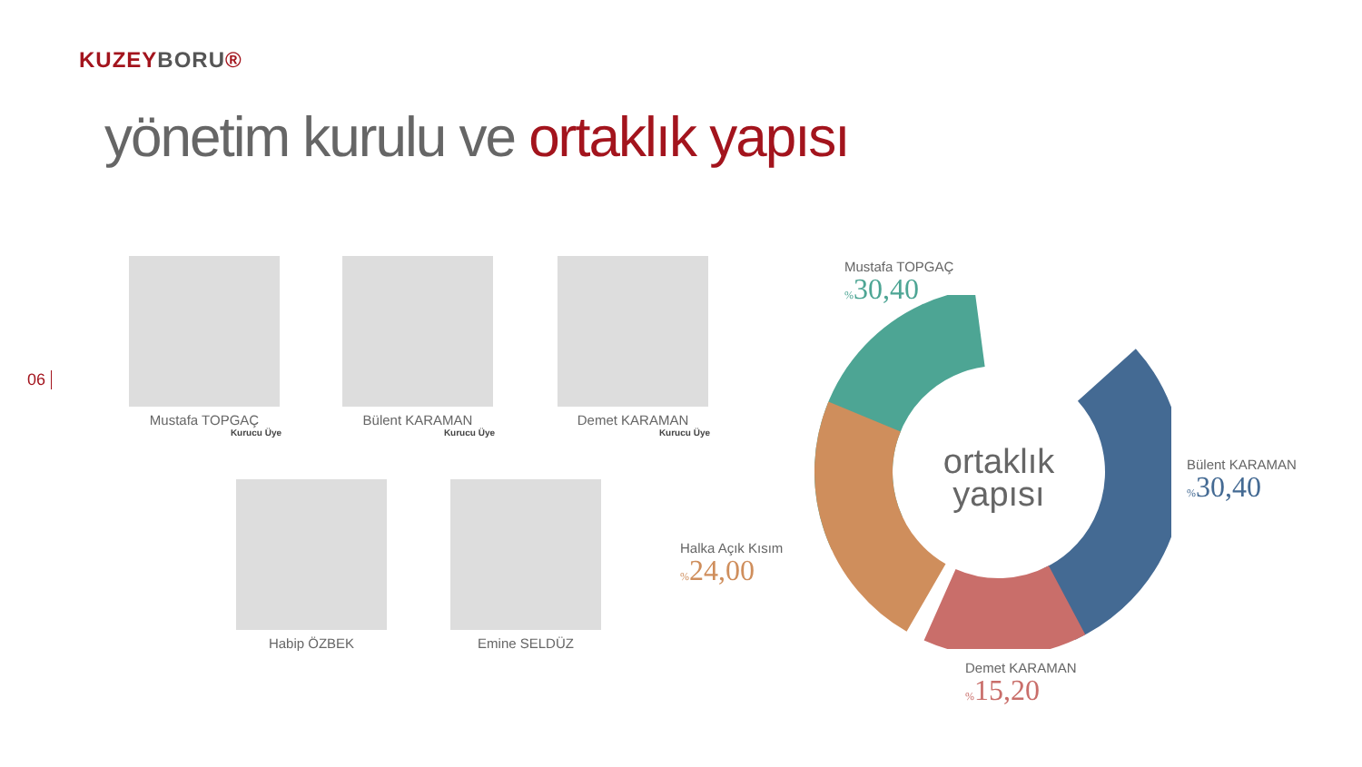KUZEYBORU®
yönetim kurulu ve ortaklık yapısı
06
Mustafa TOPGAÇ
Kurucu Üye
Bülent KARAMAN
Kurucu Üye
Demet KARAMAN
Kurucu Üye
Habip ÖZBEK Emine SELDÜZ
ortaklık
yapısı
Mustafa TOPGAÇ
% 30,40
Bülent KARAMAN
% 30,40
Demet KARAMAN
% 15,20
Halka Açık Kısım
% 24,00